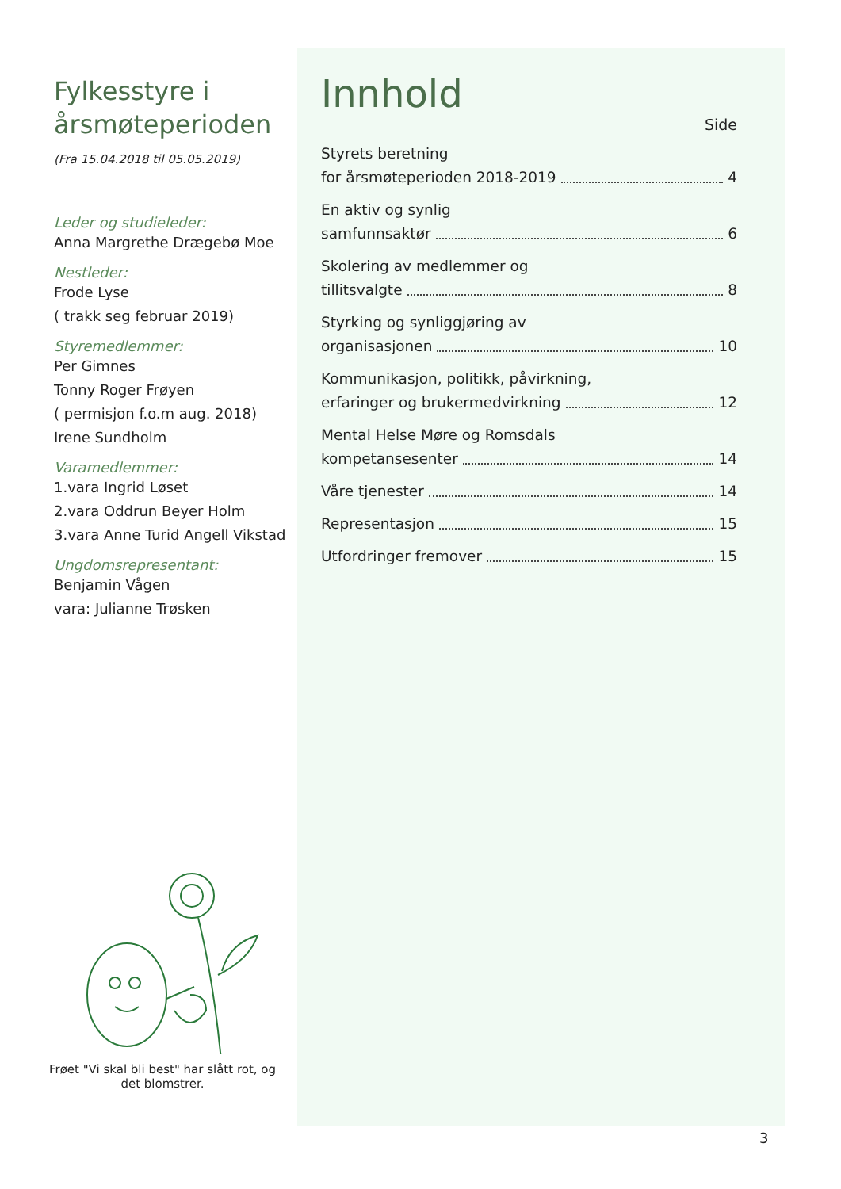Fylkesstyre i årsmøteperioden
(Fra 15.04.2018 til 05.05.2019)
Leder og studieleder:
Anna Margrethe Drægebø Moe
Nestleder:
Frode Lyse
( trakk seg februar 2019)
Styremedlemmer:
Per Gimnes
Tonny Roger Frøyen
( permisjon f.o.m aug. 2018)
Irene Sundholm
Varamedlemmer:
1.vara Ingrid Løset
2.vara Oddrun Beyer Holm
3.vara Anne Turid Angell Vikstad
Ungdomsrepresentant:
Benjamin Vågen
vara: Julianne Trøsken
Innhold
Side
Styrets beretning
for årsmøteperioden 2018-2019 4
En aktiv og synlig
samfunnsaktør 6
Skolering av medlemmer og
tillitsvalgte 8
Styrking og synliggjøring av
organisasjonen 10
Kommunikasjon, politikk, påvirkning,
erfaringer og brukermedvirkning 12
Mental Helse Møre og Romsdals
kompetansesenter 14
Våre tjenester 14
Representasjon 15
Utfordringer fremover 15
Frøet "Vi skal bli best" har slått rot, og det blomstrer.
3